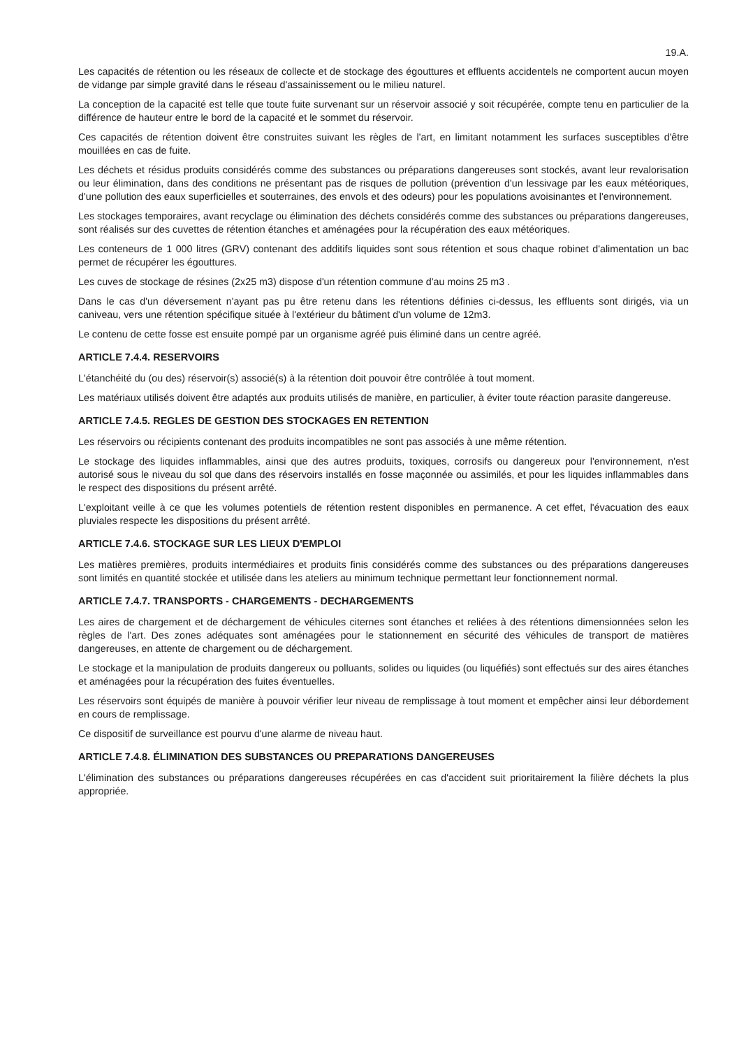19.A.
Les capacités de rétention ou les réseaux de collecte et de stockage des égouttures et effluents accidentels ne comportent aucun moyen de vidange par simple gravité dans le réseau d'assainissement ou le milieu naturel.
La conception de la capacité est telle que toute fuite survenant sur un réservoir associé y soit récupérée, compte tenu en particulier de la différence de hauteur entre le bord de la capacité et le sommet du réservoir.
Ces capacités de rétention doivent être construites suivant les règles de l'art, en limitant notamment les surfaces susceptibles d'être mouillées en cas de fuite.
Les déchets et résidus produits considérés comme des substances ou préparations dangereuses sont stockés, avant leur revalorisation ou leur élimination, dans des conditions ne présentant pas de risques de pollution (prévention d'un lessivage par les eaux météoriques, d'une pollution des eaux superficielles et souterraines, des envols et des odeurs) pour les populations avoisinantes et l'environnement.
Les stockages temporaires, avant recyclage ou élimination des déchets considérés comme des substances ou préparations dangereuses, sont réalisés sur des cuvettes de rétention étanches et aménagées pour la récupération des eaux météoriques.
Les conteneurs de 1 000 litres (GRV) contenant des additifs liquides sont sous rétention et sous chaque robinet d'alimentation un bac permet de récupérer les égouttures.
Les cuves de stockage de résines (2x25 m3) dispose d'un rétention commune d'au moins 25 m3 .
Dans le cas d'un déversement n'ayant pas pu être retenu dans les rétentions définies ci-dessus, les effluents sont dirigés, via un caniveau, vers une rétention spécifique située à l'extérieur du bâtiment d'un volume de 12m3.
Le contenu de cette fosse est ensuite pompé par un organisme agréé puis éliminé dans un centre agréé.
ARTICLE 7.4.4. RESERVOIRS
L'étanchéité du (ou des) réservoir(s) associé(s) à la rétention doit pouvoir être contrôlée à tout moment.
Les matériaux utilisés doivent être adaptés aux produits utilisés de manière, en particulier, à éviter toute réaction parasite dangereuse.
ARTICLE 7.4.5. REGLES DE GESTION DES STOCKAGES EN RETENTION
Les réservoirs ou récipients contenant des produits incompatibles ne sont pas associés à une même rétention.
Le stockage des liquides inflammables, ainsi que des autres produits, toxiques, corrosifs ou dangereux pour l'environnement, n'est autorisé sous le niveau du sol que dans des réservoirs installés en fosse maçonnée ou assimilés, et pour les liquides inflammables dans le respect des dispositions du présent arrêté.
L'exploitant veille à ce que les volumes potentiels de rétention restent disponibles en permanence. A cet effet, l'évacuation des eaux pluviales respecte les dispositions du présent arrêté.
ARTICLE 7.4.6. STOCKAGE SUR LES LIEUX D'EMPLOI
Les matières premières, produits intermédiaires et produits finis considérés comme des substances ou des préparations dangereuses sont limités en quantité stockée et utilisée dans les ateliers au minimum technique permettant leur fonctionnement normal.
ARTICLE 7.4.7. TRANSPORTS - CHARGEMENTS - DECHARGEMENTS
Les aires de chargement et de déchargement de véhicules citernes sont étanches et reliées à des rétentions dimensionnées selon les règles de l'art. Des zones adéquates sont aménagées pour le stationnement en sécurité des véhicules de transport de matières dangereuses, en attente de chargement ou de déchargement.
Le stockage et la manipulation de produits dangereux ou polluants, solides ou liquides (ou liquéfiés) sont effectués sur des aires étanches et aménagées pour la récupération des fuites éventuelles.
Les réservoirs sont équipés de manière à pouvoir vérifier leur niveau de remplissage à tout moment et empêcher ainsi leur débordement en cours de remplissage.
Ce dispositif de surveillance est pourvu d'une alarme de niveau haut.
ARTICLE 7.4.8. ÉLIMINATION DES SUBSTANCES OU PREPARATIONS DANGEREUSES
L'élimination des substances ou préparations dangereuses récupérées en cas d'accident suit prioritairement la filière déchets la plus appropriée.